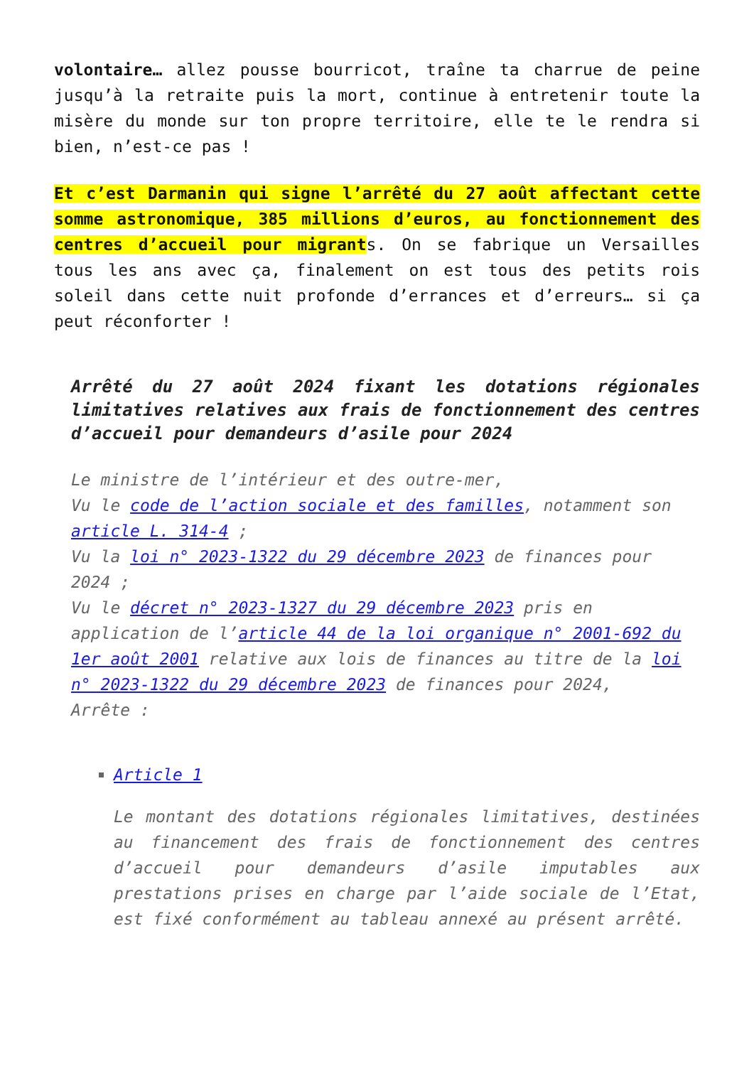volontaire… allez pousse bourricot, traîne ta charrue de peine jusqu’à la retraite puis la mort, continue à entretenir toute la misère du monde sur ton propre territoire, elle te le rendra si bien, n’est-ce pas !
Et c’est Darmanin qui signe l’arrêté du 27 août affectant cette somme astronomique, 385 millions d’euros, au fonctionnement des centres d’accueil pour migrants. On se fabrique un Versailles tous les ans avec ça, finalement on est tous des petits rois soleil dans cette nuit profonde d’errances et d’erreurs… si ça peut réconforter !
Arrêté du 27 août 2024 fixant les dotations régionales limitatives relatives aux frais de fonctionnement des centres d’accueil pour demandeurs d’asile pour 2024
Le ministre de l’intérieur et des outre-mer,
Vu le code de l’action sociale et des familles, notamment son article L. 314-4 ;
Vu la loi n° 2023-1322 du 29 décembre 2023 de finances pour 2024 ;
Vu le décret n° 2023-1327 du 29 décembre 2023 pris en application de l’article 44 de la loi organique n° 2001-692 du 1er août 2001 relative aux lois de finances au titre de la loi n° 2023-1322 du 29 décembre 2023 de finances pour 2024,
Arrête :
Article 1
Le montant des dotations régionales limitatives, destinées au financement des frais de fonctionnement des centres d’accueil pour demandeurs d’asile imputables aux prestations prises en charge par l’aide sociale de l’Etat, est fixé conformément au tableau annexé au présent arrêté.